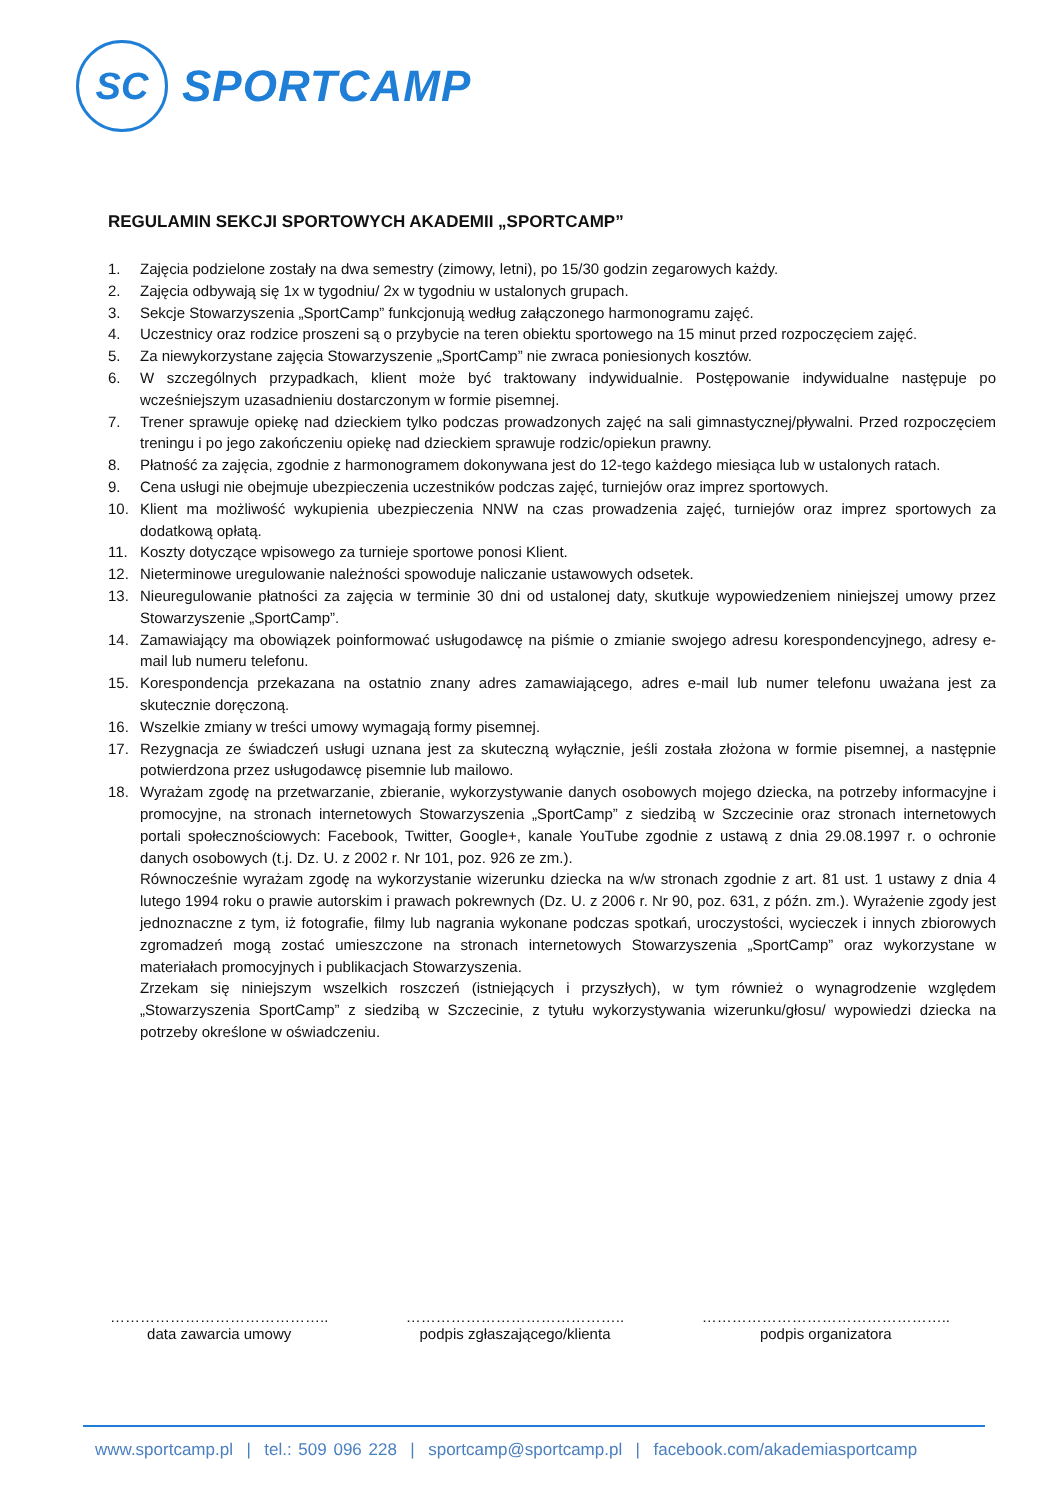SC
SPORTCAMP
REGULAMIN SEKCJI SPORTOWYCH AKADEMII „SPORTCAMP”
1. Zajęcia podzielone zostały na dwa semestry (zimowy, letni), po 15/30 godzin zegarowych każdy.
2. Zajęcia odbywają się 1x w tygodniu/ 2x w tygodniu w ustalonych grupach.
3. Sekcje Stowarzyszenia „SportCamp” funkcjonują według załączonego harmonogramu zajęć.
4. Uczestnicy oraz rodzice proszeni są o przybycie na teren obiektu sportowego na 15 minut przed rozpoczęciem zajęć.
5. Za niewykorzystane zajęcia Stowarzyszenie „SportCamp” nie zwraca poniesionych kosztów.
6. W szczególnych przypadkach, klient może być traktowany indywidualnie. Postępowanie indywidualne następuje po wcześniejszym uzasadnieniu dostarczonym w formie pisemnej.
7. Trener sprawuje opiekę nad dzieckiem tylko podczas prowadzonych zajęć na sali gimnastycznej/pływalni. Przed rozpoczęciem treningu i po jego zakończeniu opiekę nad dzieckiem sprawuje rodzic/opiekun prawny.
8. Płatność za zajęcia, zgodnie z harmonogramem dokonywana jest do 12-tego każdego miesiąca lub w ustalonych ratach.
9. Cena usługi nie obejmuje ubezpieczenia uczestników podczas zajęć, turniejów oraz imprez sportowych.
10. Klient ma możliwość wykupienia ubezpieczenia NNW na czas prowadzenia zajęć, turniejów oraz imprez sportowych za dodatkową opłatą.
11. Koszty dotyczące wpisowego za turnieje sportowe ponosi Klient.
12. Nieterminowe uregulowanie należności spowoduje naliczanie ustawowych odsetek.
13. Nieuregulowanie płatności za zajęcia w terminie 30 dni od ustalonej daty, skutkuje wypowiedzeniem niniejszej umowy przez Stowarzyszenie „SportCamp”.
14. Zamawiający ma obowiązek poinformować usługodawcę na piśmie o zmianie swojego adresu korespondencyjnego, adresy e-mail lub numeru telefonu.
15. Korespondencja przekazana na ostatnio znany adres zamawiającego, adres e-mail lub numer telefonu uważana jest za skutecznie doręczoną.
16. Wszelkie zmiany w treści umowy wymagają formy pisemnej.
17. Rezygnacja ze świadczeń usługi uznana jest za skuteczną wyłącznie, jeśli została złożona w formie pisemnej, a następnie potwierdzona przez usługodawcę pisemnie lub mailowo.
18. Wyrażam zgodę na przetwarzanie, zbieranie, wykorzystywanie danych osobowych mojego dziecka, na potrzeby informacyjne i promocyjne, na stronach internetowych Stowarzyszenia „SportCamp” z siedzibą w Szczecinie oraz stronach internetowych portali społecznościowych: Facebook, Twitter, Google+, kanale YouTube zgodnie z ustawą z dnia 29.08.1997 r. o ochronie danych osobowych (t.j. Dz. U. z 2002 r. Nr 101, poz. 926 ze zm.).
Równocześnie wyrażam zgodę na wykorzystanie wizerunku dziecka na w/w stronach zgodnie z art. 81 ust. 1 ustawy z dnia 4 lutego 1994 roku o prawie autorskim i prawach pokrewnych (Dz. U. z 2006 r. Nr 90, poz. 631, z późn. zm.). Wyrażenie zgody jest jednoznaczne z tym, iż fotografie, filmy lub nagrania wykonane podczas spotkań, uroczystości, wycieczek i innych zbiorowych zgromadzeń mogą zostać umieszczone na stronach internetowych Stowarzyszenia „SportCamp” oraz wykorzystane w materiałach promocyjnych i publikacjach Stowarzyszenia.
Zrzekam się niniejszym wszelkich roszczeń (istniejących i przyszłych), w tym również o wynagrodzenie względem „Stowarzyszenia SportCamp” z siedzibą w Szczecinie, z tytułu wykorzystywania wizerunku/głosu/ wypowiedzi dziecka na potrzeby określone w oświadczeniu.
……………………………………..
data zawarcia umowy
……………………………………..
podpis zgłaszającego/klienta
…………………………………………..
podpis organizatora
www.sportcamp.pl | tel.: 509 096 228 | sportcamp@sportcamp.pl | facebook.com/akademiasportcamp